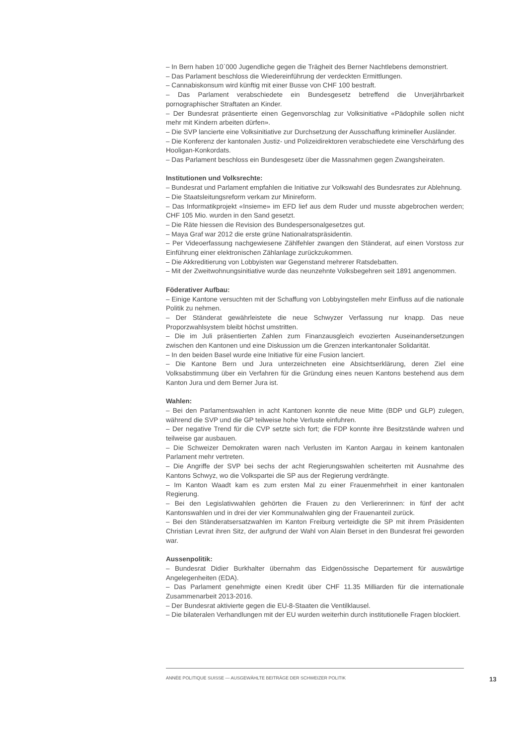– In Bern haben 10`000 Jugendliche gegen die Trägheit des Berner Nachtlebens demonstriert.
– Das Parlament beschloss die Wiedereinführung der verdeckten Ermittlungen.
– Cannabiskonsum wird künftig mit einer Busse von CHF 100 bestraft.
– Das Parlament verabschiedete ein Bundesgesetz betreffend die Unverjährbarkeit pornographischer Straftaten an Kinder.
– Der Bundesrat präsentierte einen Gegenvorschlag zur Volksinitiative «Pädophile sollen nicht mehr mit Kindern arbeiten dürfen».
– Die SVP lancierte eine Volksinitiative zur Durchsetzung der Ausschaffung krimineller Ausländer.
– Die Konferenz der kantonalen Justiz- und Polizeidirektoren verabschiedete eine Verschärfung des Hooligan-Konkordats.
– Das Parlament beschloss ein Bundesgesetz über die Massnahmen gegen Zwangsheiraten.
Institutionen und Volksrechte:
– Bundesrat und Parlament empfahlen die Initiative zur Volkswahl des Bundesrates zur Ablehnung.
– Die Staatsleitungsreform verkam zur Minireform.
– Das Informatikprojekt «Insieme» im EFD lief aus dem Ruder und musste abgebrochen werden; CHF 105 Mio. wurden in den Sand gesetzt.
– Die Räte hiessen die Revision des Bundespersonalgesetzes gut.
– Maya Graf war 2012 die erste grüne Nationalratspräsidentin.
– Per Videoerfassung nachgewiesene Zählfehler zwangen den Ständerat, auf einen Vorstoss zur Einführung einer elektronischen Zählanlage zurückzukommen.
– Die Akkreditierung von Lobbyisten war Gegenstand mehrerer Ratsdebatten.
– Mit der Zweitwohnungsinitiative wurde das neunzehnte Volksbegehren seit 1891 angenommen.
Föderativer Aufbau:
– Einige Kantone versuchten mit der Schaffung von Lobbyingstellen mehr Einfluss auf die nationale Politik zu nehmen.
– Der Ständerat gewährleistete die neue Schwyzer Verfassung nur knapp. Das neue Proporzwahlsystem bleibt höchst umstritten.
– Die im Juli präsentierten Zahlen zum Finanzausgleich evozierten Auseinandersetzungen zwischen den Kantonen und eine Diskussion um die Grenzen interkantonaler Solidarität.
– In den beiden Basel wurde eine Initiative für eine Fusion lanciert.
– Die Kantone Bern und Jura unterzeichneten eine Absichtserklärung, deren Ziel eine Volksabstimmung über ein Verfahren für die Gründung eines neuen Kantons bestehend aus dem Kanton Jura und dem Berner Jura ist.
Wahlen:
– Bei den Parlamentswahlen in acht Kantonen konnte die neue Mitte (BDP und GLP) zulegen, während die SVP und die GP teilweise hohe Verluste einfuhren.
– Der negative Trend für die CVP setzte sich fort; die FDP konnte ihre Besitzstände wahren und teilweise gar ausbauen.
– Die Schweizer Demokraten waren nach Verlusten im Kanton Aargau in keinem kantonalen Parlament mehr vertreten.
– Die Angriffe der SVP bei sechs der acht Regierungswahlen scheiterten mit Ausnahme des Kantons Schwyz, wo die Volkspartei die SP aus der Regierung verdrängte.
– Im Kanton Waadt kam es zum ersten Mal zu einer Frauenmehrheit in einer kantonalen Regierung.
– Bei den Legislativwahlen gehörten die Frauen zu den Verliererinnen: in fünf der acht Kantonswahlen und in drei der vier Kommunalwahlen ging der Frauenanteil zurück.
– Bei den Ständeratsersatzwahlen im Kanton Freiburg verteidigte die SP mit ihrem Präsidenten Christian Levrat ihren Sitz, der aufgrund der Wahl von Alain Berset in den Bundesrat frei geworden war.
Aussenpolitik:
– Bundesrat Didier Burkhalter übernahm das Eidgenössische Departement für auswärtige Angelegenheiten (EDA).
– Das Parlament genehmigte einen Kredit über CHF 11.35 Milliarden für die internationale Zusammenarbeit 2013-2016.
– Der Bundesrat aktivierte gegen die EU-8-Staaten die Ventilklausel.
– Die bilateralen Verhandlungen mit der EU wurden weiterhin durch institutionelle Fragen blockiert.
ANNÉE POLITIQUE SUISSE — AUSGEWÄHLTE BEITRÄGE DER SCHWEIZER POLITIK
13